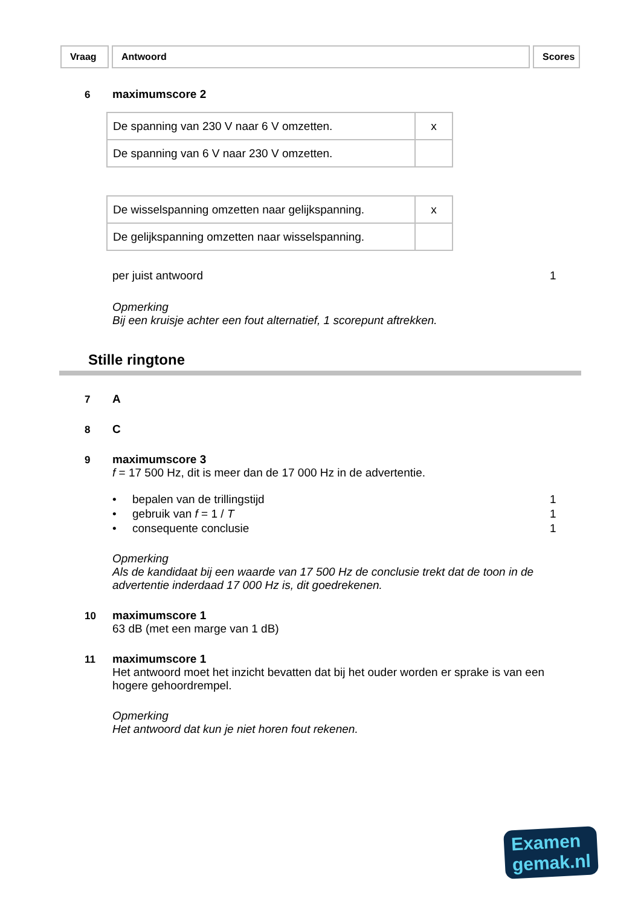Vraag Antwoord Scores
6 maximumscore 2
| De spanning van 230 V naar 6 V omzetten. | x |
| De spanning van 6 V naar 230 V omzetten. | |
| De wisselspanning omzetten naar gelijkspanning. | x |
| De gelijkspanning omzetten naar wisselspanning. | |
per juist antwoord 1
Opmerking
Bij een kruisje achter een fout alternatief, 1 scorepunt aftrekken.
Stille ringtone
7 A
8 C
9 maximumscore 3
f = 17 500 Hz, dit is meer dan de 17 000 Hz in de advertentie.
• bepalen van de trillingstijd 1
• gebruik van f = 1 / T 1
• consequente conclusie 1
Opmerking
Als de kandidaat bij een waarde van 17 500 Hz de conclusie trekt dat de toon in de advertentie inderdaad 17 000 Hz is, dit goedrekenen.
10 maximumscore 1
63 dB (met een marge van 1 dB)
11 maximumscore 1
Het antwoord moet het inzicht bevatten dat bij het ouder worden er sprake is van een hogere gehoordrempel.
Opmerking
Het antwoord dat kun je niet horen fout rekenen.
Examen
gemak.nl